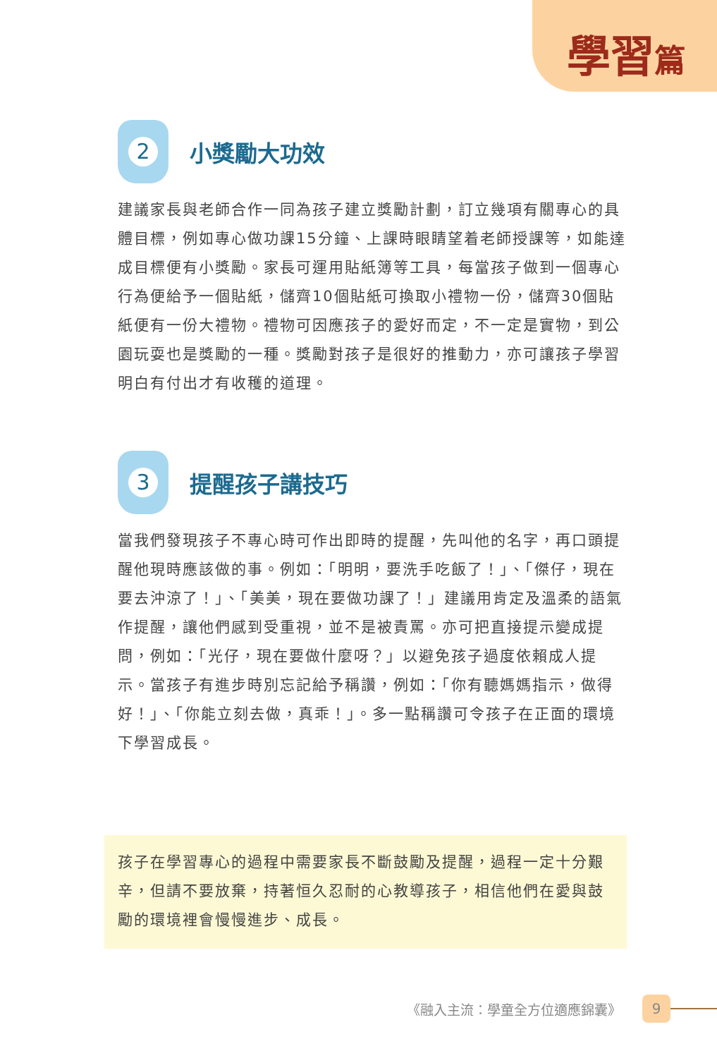學習篇
2
小獎勵大功效
建議家長與老師合作一同為孩子建立獎勵計劃，訂立幾項有關專心的具體目標，例如專心做功課15分鐘、上課時眼睛望着老師授課等，如能達成目標便有小獎勵。家長可運用貼紙簿等工具，每當孩子做到一個專心行為便給予一個貼紙，儲齊10個貼紙可換取小禮物一份，儲齊30個貼紙便有一份大禮物。禮物可因應孩子的愛好而定，不一定是實物，到公園玩耍也是獎勵的一種。獎勵對孩子是很好的推動力，亦可讓孩子學習明白有付出才有收穫的道理。
3
提醒孩子講技巧
當我們發現孩子不專心時可作出即時的提醒，先叫他的名字，再口頭提醒他現時應該做的事。例如：「明明，要洗手吃飯了！」、「傑仔，現在要去沖涼了！」、「美美，現在要做功課了！」建議用肯定及溫柔的語氣作提醒，讓他們感到受重視，並不是被責罵。亦可把直接提示變成提問，例如：「光仔，現在要做什麼呀？」以避免孩子過度依賴成人提示。當孩子有進步時別忘記給予稱讚，例如：「你有聽媽媽指示，做得好！」、「你能立刻去做，真乖！」。多一點稱讚可令孩子在正面的環境下學習成長。
孩子在學習專心的過程中需要家長不斷鼓勵及提醒，過程一定十分艱辛，但請不要放棄，持著恒久忍耐的心教導孩子，相信他們在愛與鼓勵的環境裡會慢慢進步、成長。
《融入主流：學童全方位適應錦囊》
9